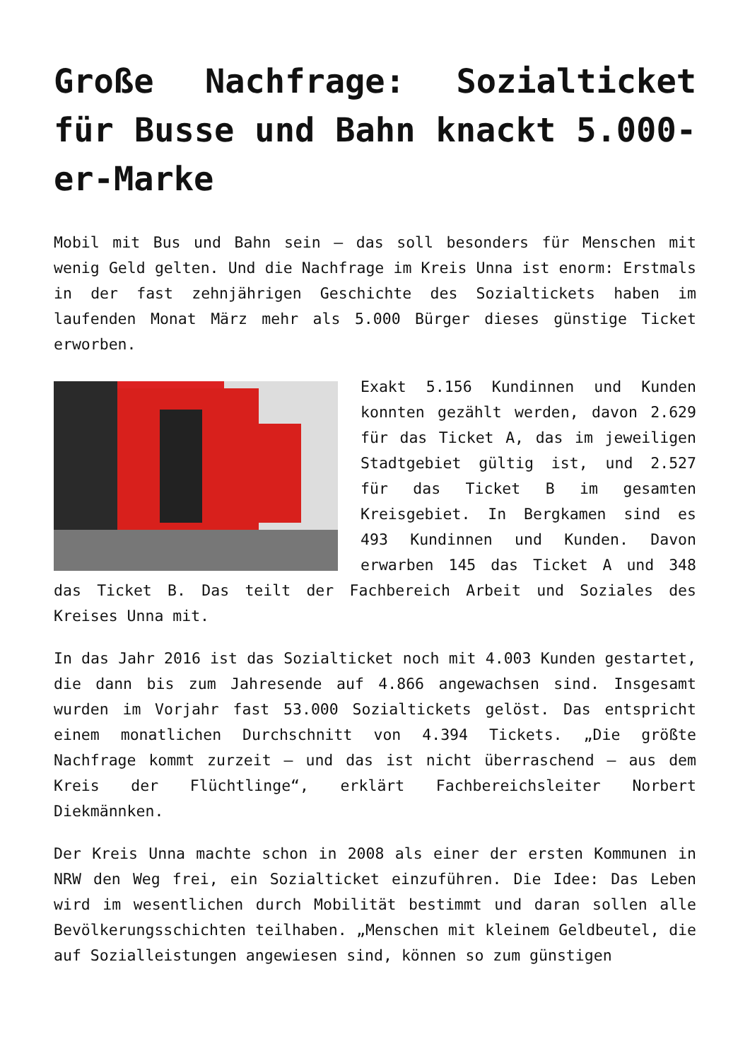Große Nachfrage: Sozialticket für Busse und Bahn knackt 5.000-er-Marke
Mobil mit Bus und Bahn sein – das soll besonders für Menschen mit wenig Geld gelten. Und die Nachfrage im Kreis Unna ist enorm: Erstmals in der fast zehnjährigen Geschichte des Sozialtickets haben im laufenden Monat März mehr als 5.000 Bürger dieses günstige Ticket erworben.
Exakt 5.156 Kundinnen und Kunden konnten gezählt werden, davon 2.629 für das Ticket A, das im jeweiligen Stadtgebiet gültig ist, und 2.527 für das Ticket B im gesamten Kreisgebiet. In Bergkamen sind es 493 Kundinnen und Kunden. Davon erwarben 145 das Ticket A und 348 das Ticket B. Das teilt der Fachbereich Arbeit und Soziales des Kreises Unna mit.
In das Jahr 2016 ist das Sozialticket noch mit 4.003 Kunden gestartet, die dann bis zum Jahresende auf 4.866 angewachsen sind. Insgesamt wurden im Vorjahr fast 53.000 Sozialtickets gelöst. Das entspricht einem monatlichen Durchschnitt von 4.394 Tickets. „Die größte Nachfrage kommt zurzeit – und das ist nicht überraschend – aus dem Kreis der Flüchtlinge“, erklärt Fachbereichsleiter Norbert Diekmännken.
Der Kreis Unna machte schon in 2008 als einer der ersten Kommunen in NRW den Weg frei, ein Sozialticket einzuführen. Die Idee: Das Leben wird im wesentlichen durch Mobilität bestimmt und daran sollen alle Bevölkerungsschichten teilhaben. „Menschen mit kleinem Geldbeutel, die auf Sozialleistungen angewiesen sind, können so zum günstigen